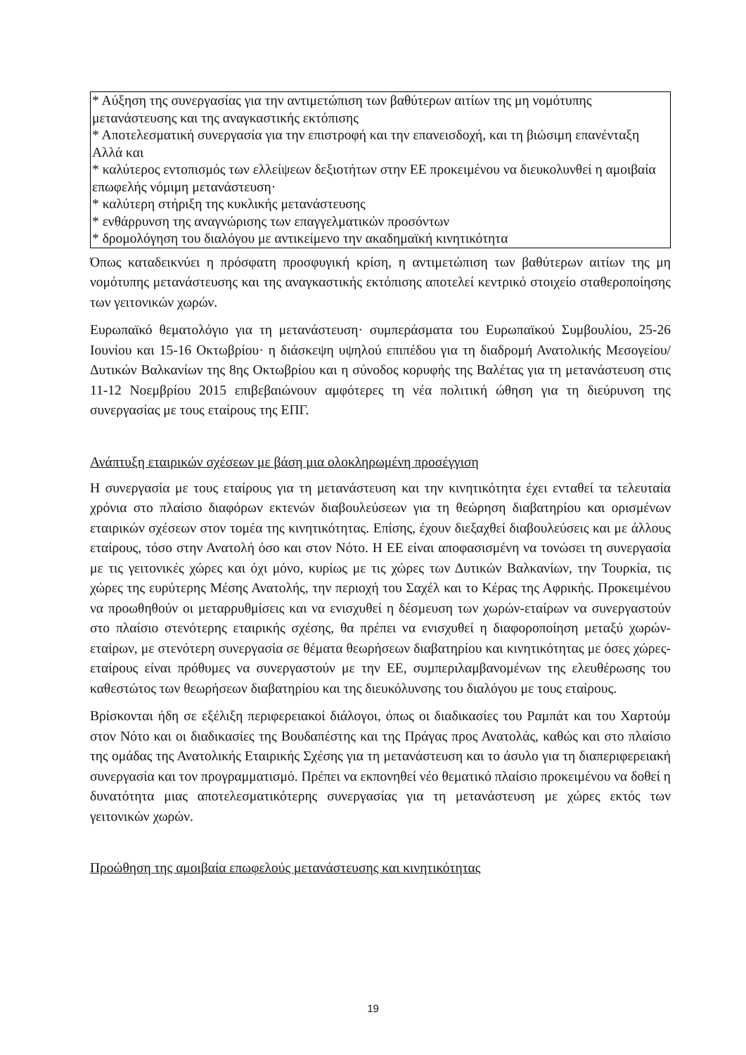* Αύξηση της συνεργασίας για την αντιμετώπιση των βαθύτερων αιτίων της μη νομότυπης μετανάστευσης και της αναγκαστικής εκτόπισης
* Αποτελεσματική συνεργασία για την επιστροφή και την επανεισδοχή, και τη βιώσιμη επανένταξη
Αλλά και
* καλύτερος εντοπισμός των ελλείψεων δεξιοτήτων στην ΕΕ προκειμένου να διευκολυνθεί η αμοιβαία επωφελής νόμιμη μετανάστευση·
* καλύτερη στήριξη της κυκλικής μετανάστευσης
* ενθάρρυνση της αναγνώρισης των επαγγελματικών προσόντων
* δρομολόγηση του διαλόγου με αντικείμενο την ακαδημαϊκή κινητικότητα
Όπως καταδεικνύει η πρόσφατη προσφυγική κρίση, η αντιμετώπιση των βαθύτερων αιτίων της μη νομότυπης μετανάστευσης και της αναγκαστικής εκτόπισης αποτελεί κεντρικό στοιχείο σταθεροποίησης των γειτονικών χωρών.
Ευρωπαϊκό θεματολόγιο για τη μετανάστευση· συμπεράσματα του Ευρωπαϊκού Συμβουλίου, 25-26 Ιουνίου και 15-16 Οκτωβρίου· η διάσκεψη υψηλού επιπέδου για τη διαδρομή Ανατολικής Μεσογείου/Δυτικών Βαλκανίων της 8ης Οκτωβρίου και η σύνοδος κορυφής της Βαλέτας για τη μετανάστευση στις 11-12 Νοεμβρίου 2015 επιβεβαιώνουν αμφότερες τη νέα πολιτική ώθηση για τη διεύρυνση της συνεργασίας με τους εταίρους της ΕΠΓ.
Ανάπτυξη εταιρικών σχέσεων με βάση μια ολοκληρωμένη προσέγγιση
Η συνεργασία με τους εταίρους για τη μετανάστευση και την κινητικότητα έχει ενταθεί τα τελευταία χρόνια στο πλαίσιο διαφόρων εκτενών διαβουλεύσεων για τη θεώρηση διαβατηρίου και ορισμένων εταιρικών σχέσεων στον τομέα της κινητικότητας. Επίσης, έχουν διεξαχθεί διαβουλεύσεις και με άλλους εταίρους, τόσο στην Ανατολή όσο και στον Νότο. Η ΕΕ είναι αποφασισμένη να τονώσει τη συνεργασία με τις γειτονικές χώρες και όχι μόνο, κυρίως με τις χώρες των Δυτικών Βαλκανίων, την Τουρκία, τις χώρες της ευρύτερης Μέσης Ανατολής, την περιοχή του Σαχέλ και το Κέρας της Αφρικής. Προκειμένου να προωθηθούν οι μεταρρυθμίσεις και να ενισχυθεί η δέσμευση των χωρών-εταίρων να συνεργαστούν στο πλαίσιο στενότερης εταιρικής σχέσης, θα πρέπει να ενισχυθεί η διαφοροποίηση μεταξύ χωρών-εταίρων, με στενότερη συνεργασία σε θέματα θεωρήσεων διαβατηρίου και κινητικότητας με όσες χώρες-εταίρους είναι πρόθυμες να συνεργαστούν με την ΕΕ, συμπεριλαμβανομένων της ελευθέρωσης του καθεστώτος των θεωρήσεων διαβατηρίου και της διευκόλυνσης του διαλόγου με τους εταίρους.
Βρίσκονται ήδη σε εξέλιξη περιφερειακοί διάλογοι, όπως οι διαδικασίες του Ραμπάτ και του Χαρτούμ στον Νότο και οι διαδικασίες της Βουδαπέστης και της Πράγας προς Ανατολάς, καθώς και στο πλαίσιο της ομάδας της Ανατολικής Εταιρικής Σχέσης για τη μετανάστευση και το άσυλο για τη διαπεριφερειακή συνεργασία και τον προγραμματισμό. Πρέπει να εκπονηθεί νέο θεματικό πλαίσιο προκειμένου να δοθεί η δυνατότητα μιας αποτελεσματικότερης συνεργασίας για τη μετανάστευση με χώρες εκτός των γειτονικών χωρών.
Προώθηση της αμοιβαία επωφελούς μετανάστευσης και κινητικότητας
19